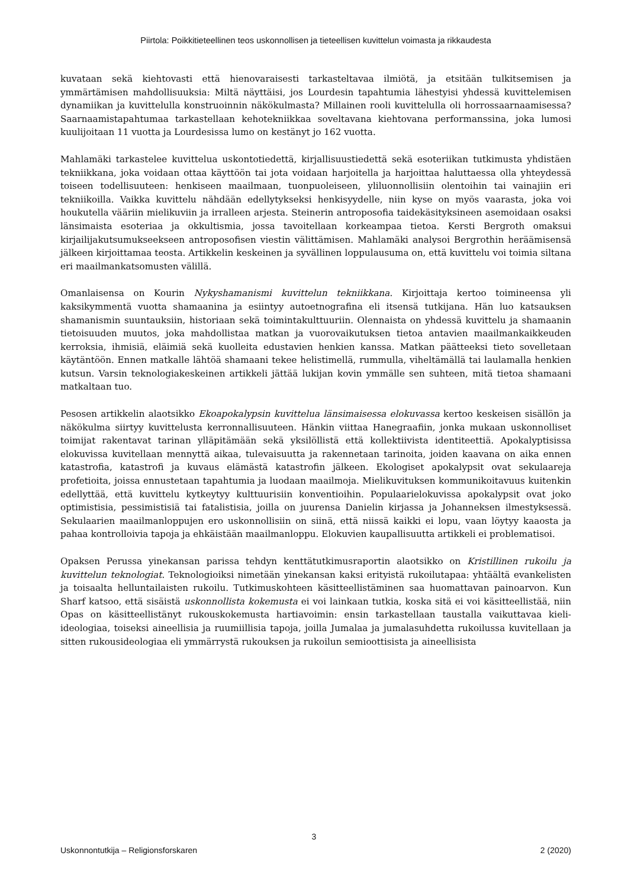Piirtola: Poikkitieteellinen teos uskonnollisen ja tieteellisen kuvittelun voimasta ja rikkaudesta
kuvataan sekä kiehtovasti että hienovaraisesti tarkasteltavaa ilmiötä, ja etsitään tulkitsemisen ja ymmärtämisen mahdollisuuksia: Miltä näyttäisi, jos Lourdesin tapahtumia lähestyisi yhdessä kuvittelemisen dynamiikan ja kuvittelulla konstruoinnin näkökulmasta? Millainen rooli kuvittelulla oli horrossaarnaamisessa? Saarnaamistapahtumaa tarkastellaan kehotekniikkaa soveltavana kiehtovana performanssina, joka lumosi kuulijoitaan 11 vuotta ja Lourdesissa lumo on kestänyt jo 162 vuotta.
Mahlamäki tarkastelee kuvittelua uskontotiedettä, kirjallisuustiedettä sekä esoteriikan tutkimusta yhdistäen tekniikkana, joka voidaan ottaa käyttöön tai jota voidaan harjoitella ja harjoittaa haluttaessa olla yhteydessä toiseen todellisuuteen: henkiseen maailmaan, tuonpuoleiseen, yliluonnollisiin olentoihin tai vainajiin eri tekniikoilla. Vaikka kuvittelu nähdään edellytykseksi henkisyydelle, niin kyse on myös vaarasta, joka voi houkutella vääriin mielikuviin ja irralleen arjesta. Steinerin antroposofia taidekäsityksineen asemoidaan osaksi länsimaista esoteriaa ja okkultismia, jossa tavoitellaan korkeampaa tietoa. Kersti Bergroth omaksui kirjailijakutsumukseekseen antroposofisen viestin välittämisen. Mahlamäki analysoi Bergrothin heräämisensä jälkeen kirjoittamaa teosta. Artikkelin keskeinen ja syvällinen loppulausuma on, että kuvittelu voi toimia siltana eri maailmankatsomusten välillä.
Omanlaisensa on Kourin Nykyshamanismi kuvittelun tekniikkana. Kirjoittaja kertoo toimineensa yli kaksikymmentä vuotta shamaanina ja esiintyy autoetnografina eli itsensä tutkijana. Hän luo katsauksen shamanismin suuntauksiin, historiaan sekä toimintakulttuuriin. Olennaista on yhdessä kuvittelu ja shamaanin tietoisuuden muutos, joka mahdollistaa matkan ja vuorovaikutuksen tietoa antavien maailmankaikkeuden kerroksia, ihmisiä, eläimiä sekä kuolleita edustavien henkien kanssa. Matkan päätteeksi tieto sovelletaan käytäntöön. Ennen matkalle lähtöä shamaani tekee helistimellä, rummulla, viheltämällä tai laulamalla henkien kutsun. Varsin teknologiakeskeinen artikkeli jättää lukijan kovin ymmälle sen suhteen, mitä tietoa shamaani matkaltaan tuo.
Pesosen artikkelin alaotsikko Ekoapokalypsin kuvittelua länsimaisessa elokuvassa kertoo keskeisen sisällön ja näkökulma siirtyy kuvittelusta kerronnallisuuteen. Hänkin viittaa Hanegraafiin, jonka mukaan uskonnolliset toimijat rakentavat tarinan ylläpitämään sekä yksilöllistä että kollektiivista identiteettiä. Apokalyptisissa elokuvissa kuvitellaan mennyttä aikaa, tulevaisuutta ja rakennetaan tarinoita, joiden kaavana on aika ennen katastrofia, katastrofi ja kuvaus elämästä katastrofin jälkeen. Ekologiset apokalypsit ovat sekulaareja profetioita, joissa ennustetaan tapahtumia ja luodaan maailmoja. Mielikuvituksen kommunikoitavuus kuitenkin edellyttää, että kuvittelu kytkeytyy kulttuurisiin konventioihin. Populaarielokuvissa apokalypsit ovat joko optimistisia, pessimistisiä tai fatalistisia, joilla on juurensa Danielin kirjassa ja Johanneksen ilmestyksessä. Sekulaarien maailmanloppujen ero uskonnollisiin on siinä, että niissä kaikki ei lopu, vaan löytyy kaaosta ja pahaa kontrolloivia tapoja ja ehkäistään maailmanloppu. Elokuvien kaupallisuutta artikkeli ei problematisoi.
Opaksen Perussa yinekansan parissa tehdyn kenttätutkimusraportin alaotsikko on Kristillinen rukoilu ja kuvittelun teknologiat. Teknologioiksi nimetään yinekansan kaksi erityistä rukoilutapaa: yhtäältä evankelisten ja toisaalta helluntailaisten rukoilu. Tutkimuskohteen käsitteellistäminen saa huomattavan painoarvon. Kun Sharf katsoo, että sisäistä uskonnollista kokemusta ei voi lainkaan tutkia, koska sitä ei voi käsitteellistää, niin Opas on käsitteellistänyt rukouskokemusta hartiavoimin: ensin tarkastellaan taustalla vaikuttavaa kieli-ideologiaa, toiseksi aineellisia ja ruumiillisia tapoja, joilla Jumalaa ja jumalasuhdetta rukoilussa kuvitellaan ja sitten rukousideologiaa eli ymmärrystä rukouksen ja rukoilun semioottisista ja aineellisista
3
Uskonnontutkija – Religionsforskaren 2 (2020)